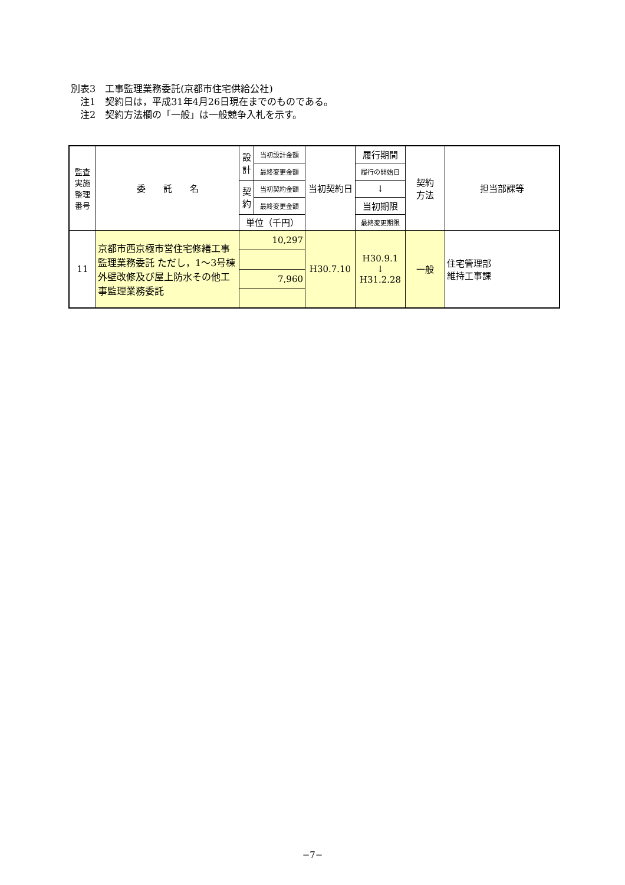別表3　工事監理業務委託(京都市住宅供給公社)
　注1　契約日は，平成31年4月26日現在までのものである。
　注2　契約方法欄の「一般」は一般競争入札を示す。
| 監査 実施 整理 番号 | 委 託 名 | 設 計 | 当初設計金額 | 当初契約日 | 履行期間 | 契約 方法 | 担当部課等 |
| --- | --- | --- | --- | --- | --- | --- | --- |
| | | | 最終変更金額 | | 履行の開始日 | | |
| | | 契 約 | 当初契約金額 | | ↓ | | |
| | | | 最終変更金額 | | 当初期限 | | |
| | | 単位（千円） | | | 最終変更期限 | | |
| 11 | 京都市西京極市営住宅修繕工事監理業務委託 ただし，1～3号棟外壁改修及び屋上防水その他工事監理業務委託 | 10,297 | | H30.7.10 | H30.9.1 ↓ H31.2.28 | 一般 | 住宅管理部 維持工事課 |
| | | 7,960 | | | | | |
−7−